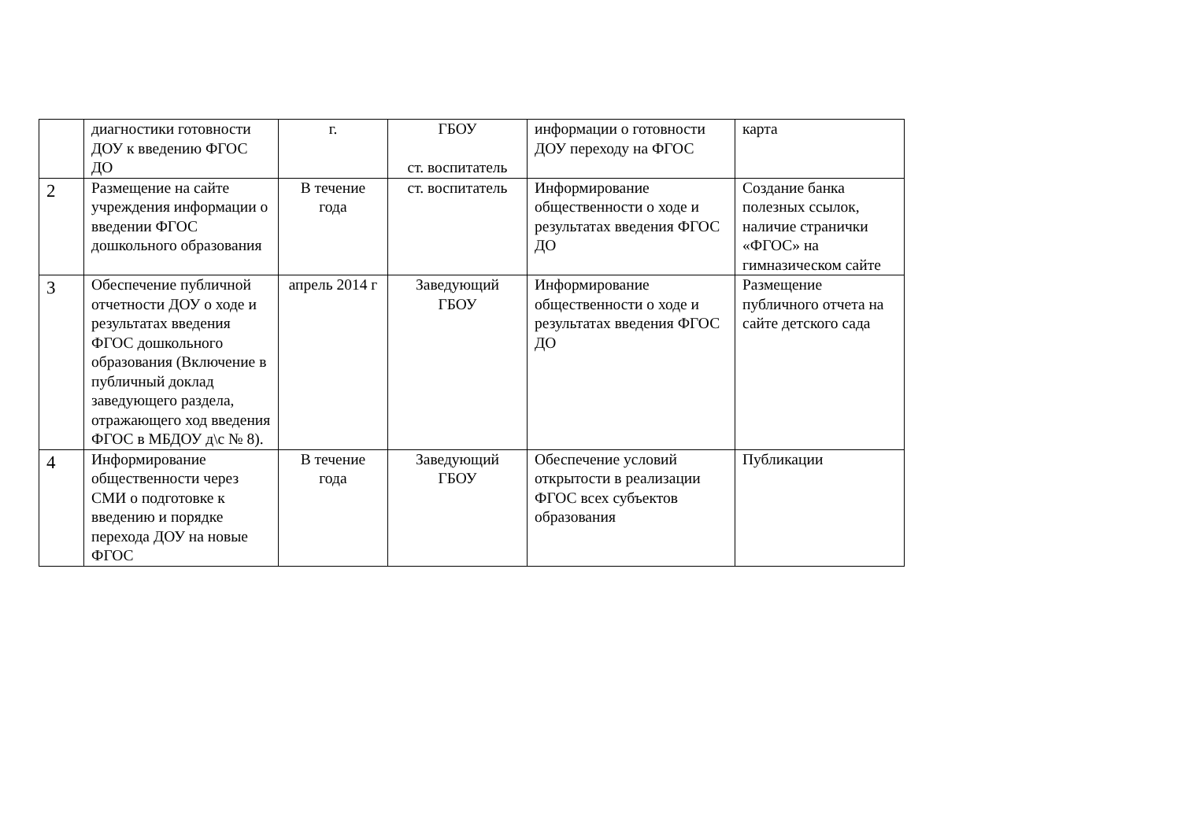| | диагностики готовности ДОУ к введению ФГОС ДО | г. | ГБОУ ст. воспитатель | информации о готовности ДОУ переходу на ФГОС | карта |
| 2 | Размещение на сайте учреждения информации о введении ФГОС дошкольного образования | В течение года | ст. воспитатель | Информирование общественности о ходе и результатах введения ФГОС ДО | Создание банка полезных ссылок, наличие странички «ФГОС» на гимназическом сайте |
| 3 | Обеспечение публичной отчетности ДОУ о ходе и результатах введения ФГОС дошкольного образования (Включение в публичный доклад заведующего раздела, отражающего ход введения ФГОС в МБДОУ д\с № 8). | апрель 2014 г | Заведующий ГБОУ | Информирование общественности о ходе и результатах введения ФГОС ДО | Размещение публичного отчета на сайте детского сада |
| 4 | Информирование общественности через СМИ о подготовке к введению и порядке перехода ДОУ на новые ФГОС | В течение года | Заведующий ГБОУ | Обеспечение условий открытости в реализации ФГОС всех субъектов образования | Публикации |